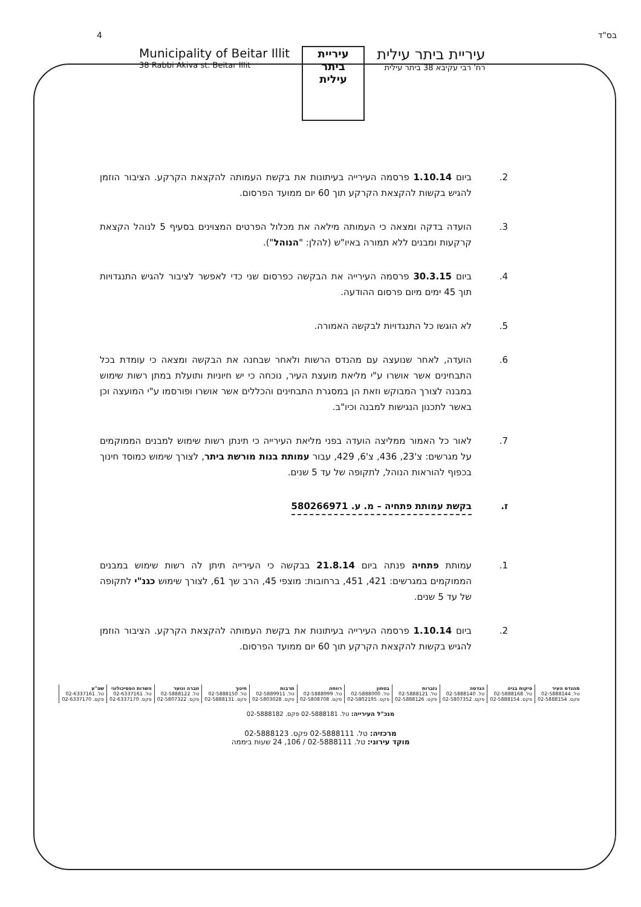4 בס"ד
Municipality of Beitar Illit
38 Rabbi Akiva st. Beitar Illit
עיריית
ביתר
עילית
עיריית ביתר עילית
רח' רבי עקיבא 38 ביתר עילית
2. ביום 1.10.14 פרסמה העירייה בעיתונות את בקשת העמותה להקצאת הקרקע. הציבור הוזמן להגיש בקשות להקצאת הקרקע תוך 60 יום ממועד הפרסום.
3. הועדה בדקה ומצאה כי העמותה מילאה את מכלול הפרטים המצוינים בסעיף 5 לנוהל הקצאת קרקעות ומבנים ללא תמורה באיו"ש (להלן: "הנוהל").
4. ביום 30.3.15 פרסמה העירייה את הבקשה כפרסום שני כדי לאפשר לציבור להגיש התנגדויות תוך 45 ימים מיום פרסום ההודעה.
5. לא הוגשו כל התנגדויות לבקשה האמורה.
6. הועדה, לאחר שנועצה עם מהנדס הרשות ולאחר שבחנה את הבקשה ומצאה כי עומדת בכל התבחינים אשר אושרו ע"י מליאת מועצת העיר, נוכחה כי יש חיוניות ותועלת במתן רשות שימוש במבנה לצורך המבוקש וזאת הן במסגרת התבחינים והכללים אשר אושרו ופורסמו ע"י המועצה וכן באשר לתכנון הנגישות למבנה וכיו"ב.
7. לאור כל האמור ממליצה הועדה בפני מליאת העירייה כי תינתן רשות שימוש למבנים הממוקמים על מגרשים: צ'23, 436, צ'6, 429, עבור עמותת בנות מורשת ביתר, לצורך שימוש כמוסד חינוך בכפוף להוראות הנוהל, לתקופה של עד 5 שנים.
ז. בקשת עמותת פתחיה – מ. ע. 580266971
1. עמותת פתחיה פנתה ביום 21.8.14 בבקשה כי העירייה תיתן לה רשות שימוש במבנים הממוקמים במגרשים: 421, 451, ברחובות: מוצפי 45, הרב שך 61, לצורך שימוש כגנ"י לתקופה של עד 5 שנים.
2. ביום 1.10.14 פרסמה העירייה בעיתונות את בקשת העמותה להקצאת הקרקע. הציבור הוזמן להגיש בקשות להקצאת הקרקע תוך 60 יום ממועד הפרסום.
| מהנדס העיר טל. 02-5888144 פקס. 02-5888154 | פיקוח בניה טל. 02-5888168 פקס. 02-5888154 | הנדסה טל. 02-5888140 פקס. 02-5807352 | גזברות טל. 02-5888121 פקס. 02-5888126 | בטחון טל. 02-5888000 פקס. 02-5802195 | רווחה טל. 02-5888999 פקס. 02-5808708 | תרבות טל. 02-5889911 פקס. 02-5803028 | חינוך טל. 02-5888150 פקס. 02-5888131 | חברה ונוער טל. 02-5888122 פקס. 02-5807322 | השרות הפסיכולוגי טל. 02-6337161 פקס. 02-6337170 | שפ"ע טל. 02-6337161 פקס. 02-6337170 |
מנכ"ל העירייה: טל. 02-5888181 פקס. 02-5888182
מרכזיה: טל. 02-5888111 פקס. 02-5888123
מוקד עירוני: טל. 02-5888111 / 106, 24 שעות ביממה